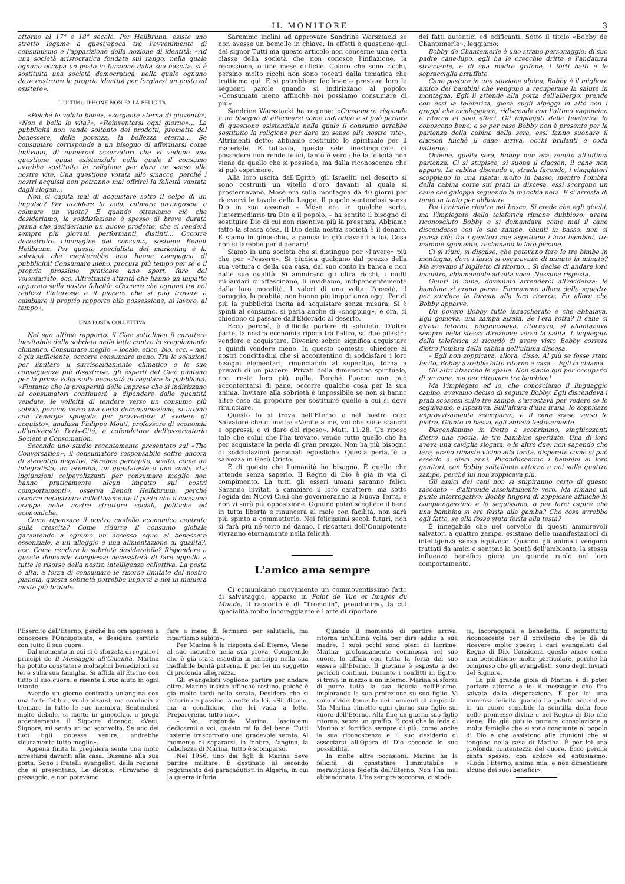IL MONITORE 3
attorno al 17° e 18° secolo. Per Heilbrunn, esiste uno stretto legame a quest'epoca tra l'avvenimento di consumismo e l'apparizione della nozione di identità: «Ad una società aristocratica fondata sul rango, nella quale ognuno occupa un posto in funzione dalla sua nascita, si è sostituita una società democratica, nella quale ognuno deve costruire la propria identità per forgiarsi un posto ed esistere».
L'ULTIMO IPHONE NON FA LA FELICITÀ
«Poiché lo valuto bene», «sorgente eterna di gioventù», «Non è bella la vita?», «Reinventarsi ogni giorno»… La pubblicità non vende soltanto dei prodotti, promette del benessere, della potenza, la bellezza eterna… Se consumare corrisponde a un bisogno di affermarsi come individui, di numerosi osservatori che vi vedono una questione quasi esistenziale nella quale il consumo avrebbe sostituito la religione per dare un senso alle nostre vite. Una questione votata allo smacco, perché i nostri acquisti non potranno mai offrirci la felicità vantata dagli slogan…
Non ci capita mai di acquistare sotto il colpo di un impulso? Per uccidere la noia, calmare un'angoscia o colmare un vuoto? E quando otteniamo ciò che desideriamo, la soddisfazione è spesso di breve durata prima che desideriamo un nuovo prodotto, che ci renderà sempre più giovani, performanti, distinti… Occorre decostruire l'immagine del consumo, sostiene Benoit Heilbrunn. Per questo specialista del marketing è la sobrietà che meriterebbe una buona campagna di pubblicità! Consumare meno, procura più tempo per sé e il proprio prossimo, praticare uno sport, fare del volontariato, ecc. Altrettante attività che hanno un impatto appurato sulla nostra felicità: «Occorre che ognuno tra noi realizzi l'interesse e il piacere che si può trovare a cambiare il proprio rapporto alla possessione, al lavoro, al tempo».
UNA POSTA COLLETTIVA
Nel suo ultimo rapporto, il Giec sottolinea il carattere inevitabile della sobrietà nella lotta contro lo sregolamento climatico. Consumare meglio, – locale, etico, bio, ecc. – non è più sufficiente, occorre consumare meno. Tra le soluzioni per limitare il surriscaldamento climatico e le sue conseguenze più disastrose, gli esperti del Giec puntano per la prima volta sulla necessità di regolare la pubblicità: «Fintanto che la prosperità delle imprese che si indirizzano ai consumatori continuerà a dipendere dalle quantità vendute, le velleità di tendere verso un consumo più sobrio, persino verso una certa deconsumazione, si urtano con l'energia spiegata per provvedere il «volere di acquisto», analizza Philippe Moati, professore di economia all'università Paris-Cité, e cofondatore dell'osservatorio Societé e Consomation.
Secondo uno studio recentemente presentato sul «The Conversation», il consumatore responsabile soffre ancora di stereotipi negativi. Sarebbe percepito, scelto, come un integralista, un eremita, un guastafeste o uno snob. «Le ingiunzioni colpevolizzanti per consumare meglio non hanno praticamente alcun impatto sui nostri comportamenti», osserva Benoit Heilkbrunn, perché occorre decostruire collettivamente il posto che il consumo occupa nelle nostre strutture sociali, politiche ed economiche.
Come ripensare il nostro modello economico centrato sulla crescita? Come ridurre il consumo globale garantendo a ognuno un accesso equo al benessere essenziale, a un alloggio e una alimentazione di qualità?, ecc. Come rendere la sobrietà desiderabile? Rispondere a queste domande complesse necessiterà di fare appello a tutte le risorse della nostra intelligenza collettiva. La posta è alta: a forza di consumare le risorse limitate del nostro pianeta, questa sobrietà potrebbe imporsi a noi in maniera molto più brutale.
Saremmo inclini ad approvare Sandrine Warsztacki se non avesse un bemolle in chiave. In effetti è questione qui del signor Tutti ma questo articolo non concerne una certa classe della società che non conosce l'inflazione, la recessione, o fine mese difficile. Coloro che sono ricchi, persino molto ricchi non sono toccati dalla tematica che trattiamo qui. E si potrebbero facilmente prestare loro le seguenti parole quando si indirizzano al popolo: «Consumate meno affinchè noi possiamo consumare di più».
Sandrine Warsztacki ha ragione: «Consumare risponde a un bisogno di affermarsi come individuo e si può parlare di questione esistenziale nella quale il consumo avrebbe sostituito la religione per dare un senso alle nostre vite». Altrimenti detto: abbiamo sostituito lo spirituale per il materiale. E tuttavia, questa sete inestinguibile di possedere non rende felici, tanto è vero che la felicità non viene da quello che si possiede, ma dalla riconoscenza che si può esprimere.
Alla loro uscita dall'Egitto, gli Israeliti nel deserto si sono costruiti un vitello d'oro davanti al quale si prosternavano. Mosè era sulla montagna da 40 giorni per ricevervi le tavole della Legge. Il popolo sentendosi senza Dio in sua assenza – Mosè era in qualche sorta, l'intermediario tra Dio e il popolo, – ha sentito il bisogno di sostituire Dio di cui non risentiva più la presenza. Abbiamo fatto la stessa cosa. Il Dio della nostra società è il denaro. E siamo in ginocchio, a pancia in giù davanti a lui. Cosa non si farebbe per il denaro!
Siamo in una società che si distingue per «l'avere» più che per «l'essere». Si giudica qualcuno dal prezzo della sua vettura o della sua casa, dal suo conto in banca e non dalle sue qualità. Si ammirano gli ultra ricchi, i multi miliardari ci affascinano, li invidiamo, indipendentemente dalla loro moralità. I valori di una volta: l'onestà, il coraggio, la probità, non hanno più importanza oggi. Per di più la pubblicità incita ad acquistare senza misura. Si è spinti al consumo, si parla anche di «shopping», e ora, ci chiedono di passare dall'Eldorado al deserto.
Ecco perché, è difficile parlare di sobrietà. D'altra parte, la nostra economia riposa tra l'altro, su due pilastri: vendere e acquistare. Divenire sobrio significa acquistare e quindi vendere meno. In questo contesto, chiedere ai nostri concittadini che si accontentino di soddisfare i loro bisogni elementari, rinunciando al superfluo, torna a privarli di un piacere. Privati della dimensione spirituale, non resta loro più nulla. Perché l'uomo non può accontentarsi di pane, occorre qualche cosa per la sua anima. Invitare alla sobrietà è impossibile se non si hanno altre cose da proporre per sostituire quello a cui si deve rinunciare.
Questo lo si trova nell'Eterno e nel nostro caro Salvatore che ci invita: «Venite a me, voi che siete stanchi e oppressi, e vi darò del riposo». Matt. 11:28. Un riposo tale che colui che l'ha trovato, vende tutto quello che ha per acquistare la perla di gran prezzo. Non ha più bisogno di soddisfazioni personali egoistiche. Questa perla, è la salvezza in Gesù Cristo.
È di questo che l'umanità ha bisogno. È quello che attende senza saperlo. Il Regno di Dio è gia in via di compimento. Là tutti gli esseri umani saranno felici. Saranno invitati a cambiare il loro carattere, ma sotto l'egida dei Nuovi Cieli che governeranno la Nuova Terra, e non vi sarà più opposizione. Ognuno potrà scegliere il bene in tutta libertà e rinuncerà al male con facilità, non sarà più spinto a commetterlo. Nei felicissimi secoli futuri, non si farà più né torto né danno. I riscattati dell'Onnipotente vivranno eternamente nella felicità.
L'amico ama sempre
Ci comunicano nuovamente un commoventissimo fatto di salvataggio, apparso in Point de Vue et Images du Monde. Il racconto è di "Tremolin", pseudonimo, la cui specialità molto incoraggiante è l'arte di riportare
dei fatti autentici ed edificanti. Sotto il titolo «Bobby de Chantemerle», leggiamo:
Bobby de Chantemerle è uno strano personaggio: di suo padre cane-lupo, egli ha le orecchie dritte e l'andatura strisciante, e di sua madre grifone, i forti baffi e le sopracciglia arruffate.
Cane pastore in una stazione alpina, Bobby è il migliore amico dei bambini che vengono a recuperare la salute in montagna. Egli li attende alla porta dell'albergo, prende con essi la teleferica, gioca sugli alpeggi in alto con i gruppi che cicaleggiano, ridiscende con l'ultimo vagoncino e ritorna ai suoi affari. Gli impiegati della teleferica lo conoscono bene, e se per caso Bobby non è presente per la partenza della cabina della sera, essi fanno suonare il clacson finchè il cane arriva, occhi brillanti e coda battente.
Orbene, quella sera, Bobby non era venuto all'ultima partenza. Ci si stupisce, si suona il clacson: il cane non appare. La cabina discende e, strada facendo, i viaggiatori scoppiano in una risata: molto in basso, mentre l'ombra della cabina corre sui prati in discesa, essi scorgono un cane che galoppa seguendo la macchia nera. E si arresta di tanto in tanto per abbaiare.
Poi l'animale rientra nel bosco. Si crede che egli giochi, ma l'impiegato della teleferica rimane dubbioso: aveva riconosciuto Bobby e si domandava come mai il cane discendesse con le sue zampe. Giunti in basso, non ci pensò più: fra i genitori che aspettano i loro bambini, tre mamme sgomente, reclamano le loro piccine…
Ci si riunì, si discuse: che potevano fare le tre bimbe in montagna, dove i larici si oscuravano di minuto in minuto? Ma avevano il biglietto di ritorno… Si decise di andare loro incontro, chiamandole ad alta voce. Nessuna risposta.
Giunti in cima, dovemmo arrenderci all'evidenza: le bambine si erano perse. Formammo allora delle squadre per sondare la foresta alla loro ricerca. Fu allora che Bobby apparve.
Un povero Bobby tutto inzaccherato e che abbaiava. Egli gemeva, una zampa alzata. Se l'era rotta? Il cane ci girava intorno, piagnucolava, ritornava, si allontanava sempre nella stessa direzione: verso la salita. L'impiegato della teleferica si ricordò di avere visto Bobby correre dietro l'ombra della cabina nell'ultima discesa.
– Egli non zoppicava, allora, disse. Al più se fosse stato ferito, Bobby avrebbe fatto ritorno a casa… Egli ci chiama.
Gli altri alzarono le spalle. Non siamo qui per occuparci di un cane, ma per ritrovare tre bambine!
Ma l'impiegato ed io, che conosciamo il linguaggio canino, avevamo deciso di seguire Bobby. Egli discendeva i prati scoscesi sulle tre zampe, s'arrestava per vedere se lo seguivamo, e ripartiva. Sull'altura d'una frana, lo zoppicare improvvisamente scomparve, e il cane scese verso le pietre. Giunto in basso, egli abbaiò festosamente.
Discendemmo in fretta e scoprimmo, singhiozzanti dietro una roccia, le tre bambine sperdute. Una di loro aveva una caviglia slogata, e le altre due, non sapendo che fare, erano rimaste vicino alla ferita, disperate come si può esserlo a dieci anni. Riconducemmo i bambini ai loro genitori, con Bobby saltellante attorno a noi sulle quattro zampe, perché lui non zoppicava più.
Gli amici dei cani non si stupiranno certo di questo racconto – d'altronde assolutamente vero. Ma rimane un punto interrogativo: Bobby fingeva di zoppicare affinchè lo compiangessimo e lo seguissimo, o per farci capire che una bambina si era ferita alla gamba? Che cosa avrebbe egli fatto, se ella fosse stata ferita alla testa?
È innegabile che nel cervello di questi ammirevoli salvatori a quattro zampe, esistano delle manifestazioni di intelligenza senza equivoco. Quando gli animali vengono trattati da amici e sentono la bontà dell'ambiente, la stessa influenza benefica gioca un grande ruolo nel loro comportamento.
l'Esercito dell'Eterno, perché ha ora appreso a conoscere l'Onnipotente, e desidera servirlo con tutto il suo cuore.
Dal momento in cui si è sforzata di seguire i princìpi de Il Messaggio all'Umanità, Marina ha potuto constatare molteplici benedizioni su lei e sulla sua famiglia. Si affida all'Eterno con tutto il suo cuore, e risente il suo aiuto in ogni istante.
Avendo un giorno contratto un'angina con una forte febbre, vuole alzarsi, ma comincia a tremare in tutte le sue membra. Sentendosi molto debole, si mette in ginocchio, e prega ardentemente il Signore dicendo: «Vedi, Signore, mi sento un po' sconvolta. Se uno dei tuoi figli potesse venire, andrebbe sicuramente tutto meglio».
Appena finita la preghiera sente una moto arrestarsi davanti alla casa. Bussano alla sua porta. Sono i fratelli evangelisti della regione che si presentano. Le dicono: «Eravamo di passaggio, e non potevamo
fare a meno di fermarci per salutarla, ma ripartiamo subito».
Per Marina è la risposta dell'Eterno. Viene al suo incontro nella sua prova. Comprende che è già stata esaudita in anticipo nella sua ineffabile bontà paterna. È per lei un soggetto di profonda allegrezza.
Gli evangelisti vogliono partire per andare oltre. Marina insiste affinchè restino, poiché è già molto tardi nella serata. Desidera che si ristorino e passino la notte da lei. «Sì, dicono, ma a condizione che lei vada a letto. Prepareremo tutto noi».
– No, risponde Marina, lasciatemi dedicarmi a voi, questo mi fa del bene. Tutti insieme trascorrono una gradevole serata. Al momento di separarsi, la febbre, l'angina, la debolezza di Marina, tutto è scomparso.
Nel 1956, uno dei figli di Marina deve partire militare. È destinato al secondo reggimento dei paracadutisti in Algeria, in cui la guerra infuria.
Quando il momento di partire arriva, ritorna un'ultima volta per dire addio a sua madre. I suoi occhi sono pieni di lacrime. Marina, profondamente commossa nel suo cuore, lo affida con tutta la forza del suo essere all'Eterno. Il giovane è esposto a dei pericoli continui. Durante i conflitti in Egitto, si trova in mezzo a un inferno. Marina si sforza di porre tutta la sua fiducia nell'Eterno, implorando la sua protezione su suo figlio. Vi sono evidentemente dei momenti di angoscia. Ma Marina rimette ogni giorno suo figlio sul cuore dell'Eterno. Alla fine un giorno suo figlio ritorna, senza un graffio. È così che la fede di Marina si fortifica sempre di più, come anche la sua riconoscenza e il suo desiderio di associarsi all'Opera di Dio secondo le sue possibilità.
In molte altre occasioni, Marina ha la felicità di constatare l'immutabile e meravigliosa fedeltà dell'Eterno. Non l'ha mai abbandonata. L'ha sempre soccorsa, custodi-
ta, incoraggiata e benedetta. È soprattutto riconoscente per il privilegio che le dà di ricevere molto spesso i cari evangelisti del Regno di Dio. Considera questo onore come una benedizione molto particolare, perché ha compreso che gli evangelisti, sono degli inviati del Signore.
La più grande gioia di Marina è di poter portare attorno a lei il messaggio che l'ha salvata dalla disperazione. È per lei una immensa felicità quando ha potuto accendere in un cuore sensibile la scintilla della fede nelle promesse divine e nel Regno di Dio che viene. Ha già potuto portare consolazione a molte famiglie che si sono congiunte al popolo di Dio e che assistono alle riunioni che si tengono nella casa di Marina. È per lei una profonda contentezza del cuore. Ecco perchè canta spesso, con ardore ed entusiasmo: «Loda l'Eterno, anima mia, e non dimenticare alcuno dei suoi benefici».